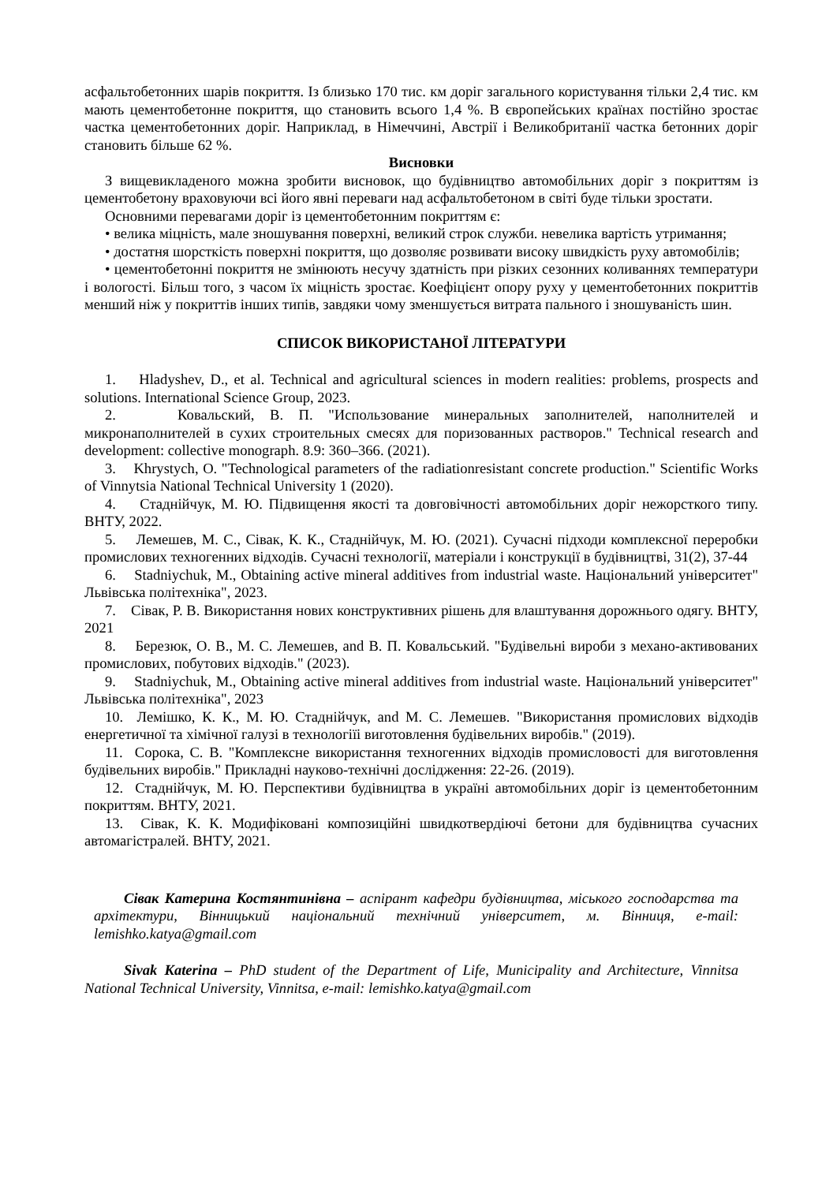асфальтобетонних шарів покриття. Із близько 170 тис. км доріг загального користування тільки 2,4 тис. км мають цементобетонне покриття, що становить всього 1,4 %. В європейських країнах постійно зростає частка цементобетонних доріг. Наприклад, в Німеччині, Австрії і Великобританії частка бетонних доріг становить більше 62 %.
Висновки
З вищевикладеного можна зробити висновок, що будівництво автомобільних доріг з покриттям із цементобетону враховуючи всі його явні переваги над асфальтобетоном в світі буде тільки зростати.
Основними перевагами доріг із цементобетонним покриттям є:
• велика міцність, мале зношування поверхні, великий строк служби. невелика вартість утримання;
• достатня шорсткість поверхні покриття, що дозволяє розвивати високу швидкість руху автомобілів;
• цементобетонні покриття не змінюють несучу здатність при різких сезонних коливаннях температури і вологості. Більш того, з часом їх міцність зростає. Коефіцієнт опору руху у цементобетонних покриттів менший ніж у покриттів інших типів, завдяки чому зменшується витрата пального і зношуваність шин.
СПИСОК ВИКОРИСТАНОЇ ЛІТЕРАТУРИ
1. Hladyshev, D., et al. Technical and agricultural sciences in modern realities: problems, prospects and solutions. International Science Group, 2023.
2. Ковальский, В. П. "Использование минеральных заполнителей, наполнителей и микронаполнителей в сухих строительных смесях для поризованных растворов." Technical research and development: collective monograph. 8.9: 360–366. (2021).
3. Khrystych, O. "Technological parameters of the radiationresistant concrete production." Scientific Works of Vinnytsia National Technical University 1 (2020).
4. Стаднійчук, М. Ю. Підвищення якості та довговічності автомобільних доріг нежорсткого типу. ВНТУ, 2022.
5. Лемешев, М. С., Сівак, К. К., Стаднійчук, М. Ю. (2021). Сучасні підходи комплексної переробки промислових техногенних відходів. Сучасні технології, матеріали і конструкції в будівництві, 31(2), 37-44
6. Stadniychuk, M., Obtaining active mineral additives from industrial waste. Національний університет" Львівська політехніка", 2023.
7. Сівак, Р. В. Використання нових конструктивних рішень для влаштування дорожнього одягу. ВНТУ, 2021
8. Березюк, О. В., М. С. Лемешев, and В. П. Ковальський. "Будівельні вироби з механо-активованих промислових, побутових відходів." (2023).
9. Stadniychuk, M., Obtaining active mineral additives from industrial waste. Національний університет" Львівська політехніка", 2023
10. Лемішко, К. К., М. Ю. Стаднійчук, and М. С. Лемешев. "Використання промислових відходів енергетичної та хімічної галузі в технологіїі виготовлення будівельних виробів." (2019).
11. Сорока, С. В. "Комплексне використання техногенних відходів промисловості для виготовлення будівельних виробів." Прикладні науково-технічні дослідження: 22-26. (2019).
12. Стаднійчук, М. Ю. Перспективи будівництва в україні автомобільних доріг із цементобетонним покриттям. ВНТУ, 2021.
13. Сівак, К. К. Модифіковані композиційні швидкотвердіючі бетони для будівництва сучасних автомагістралей. ВНТУ, 2021.
Сівак Катерина Костянтинівна – аспірант кафедри будівництва, міського господарства та архітектури, Вінницький національний технічний університет, м. Вінниця, e-mail: lemishko.katya@gmail.com
Sivak Katerina – PhD student of the Department of Life, Municipality and Architecture, Vinnitsa National Technical University, Vinnitsa, e-mail: lemishko.katya@gmail.com